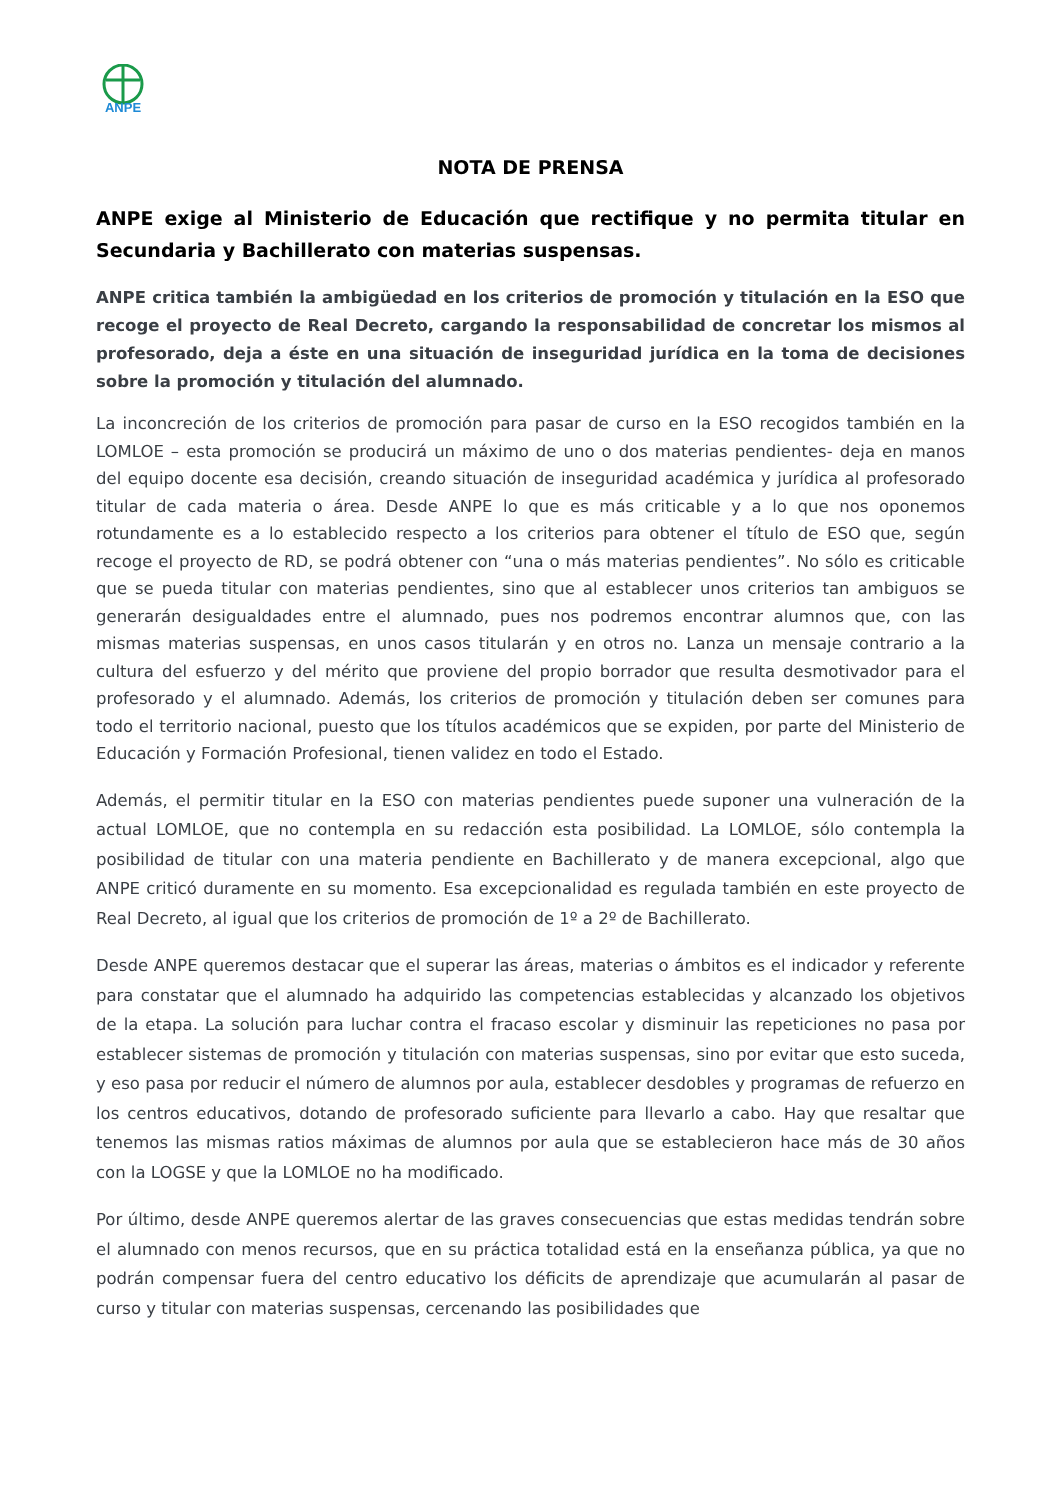ANPE
NOTA DE PRENSA
ANPE exige al Ministerio de Educación que rectifique y no permita titular en Secundaria y Bachillerato con materias suspensas.
ANPE critica también la ambigüedad en los criterios de promoción y titulación en la ESO que recoge el proyecto de Real Decreto, cargando la responsabilidad de concretar los mismos al profesorado, deja a éste en una situación de inseguridad jurídica en la toma de decisiones sobre la promoción y titulación del alumnado.
La inconcreción de los criterios de promoción para pasar de curso en la ESO recogidos también en la LOMLOE – esta promoción se producirá un máximo de uno o dos materias pendientes- deja en manos del equipo docente esa decisión, creando situación de inseguridad académica y jurídica al profesorado titular de cada materia o área. Desde ANPE lo que es más criticable y a lo que nos oponemos rotundamente es a lo establecido respecto a los criterios para obtener el título de ESO que, según recoge el proyecto de RD, se podrá obtener con “una o más materias pendientes”. No sólo es criticable que se pueda titular con materias pendientes, sino que al establecer unos criterios tan ambiguos se generarán desigualdades entre el alumnado, pues nos podremos encontrar alumnos que, con las mismas materias suspensas, en unos casos titularán y en otros no. Lanza un mensaje contrario a la cultura del esfuerzo y del mérito que proviene del propio borrador que resulta desmotivador para el profesorado y el alumnado. Además, los criterios de promoción y titulación deben ser comunes para todo el territorio nacional, puesto que los títulos académicos que se expiden, por parte del Ministerio de Educación y Formación Profesional, tienen validez en todo el Estado.
Además, el permitir titular en la ESO con materias pendientes puede suponer una vulneración de la actual LOMLOE, que no contempla en su redacción esta posibilidad. La LOMLOE, sólo contempla la posibilidad de titular con una materia pendiente en Bachillerato y de manera excepcional, algo que ANPE criticó duramente en su momento. Esa excepcionalidad es regulada también en este proyecto de Real Decreto, al igual que los criterios de promoción de 1º a 2º de Bachillerato.
Desde ANPE queremos destacar que el superar las áreas, materias o ámbitos es el indicador y referente para constatar que el alumnado ha adquirido las competencias establecidas y alcanzado los objetivos de la etapa. La solución para luchar contra el fracaso escolar y disminuir las repeticiones no pasa por establecer sistemas de promoción y titulación con materias suspensas, sino por evitar que esto suceda, y eso pasa por reducir el número de alumnos por aula, establecer desdobles y programas de refuerzo en los centros educativos, dotando de profesorado suficiente para llevarlo a cabo. Hay que resaltar que tenemos las mismas ratios máximas de alumnos por aula que se establecieron hace más de 30 años con la LOGSE y que la LOMLOE no ha modificado.
Por último, desde ANPE queremos alertar de las graves consecuencias que estas medidas tendrán sobre el alumnado con menos recursos, que en su práctica totalidad está en la enseñanza pública, ya que no podrán compensar fuera del centro educativo los déficits de aprendizaje que acumularán al pasar de curso y titular con materias suspensas, cercenando las posibilidades que